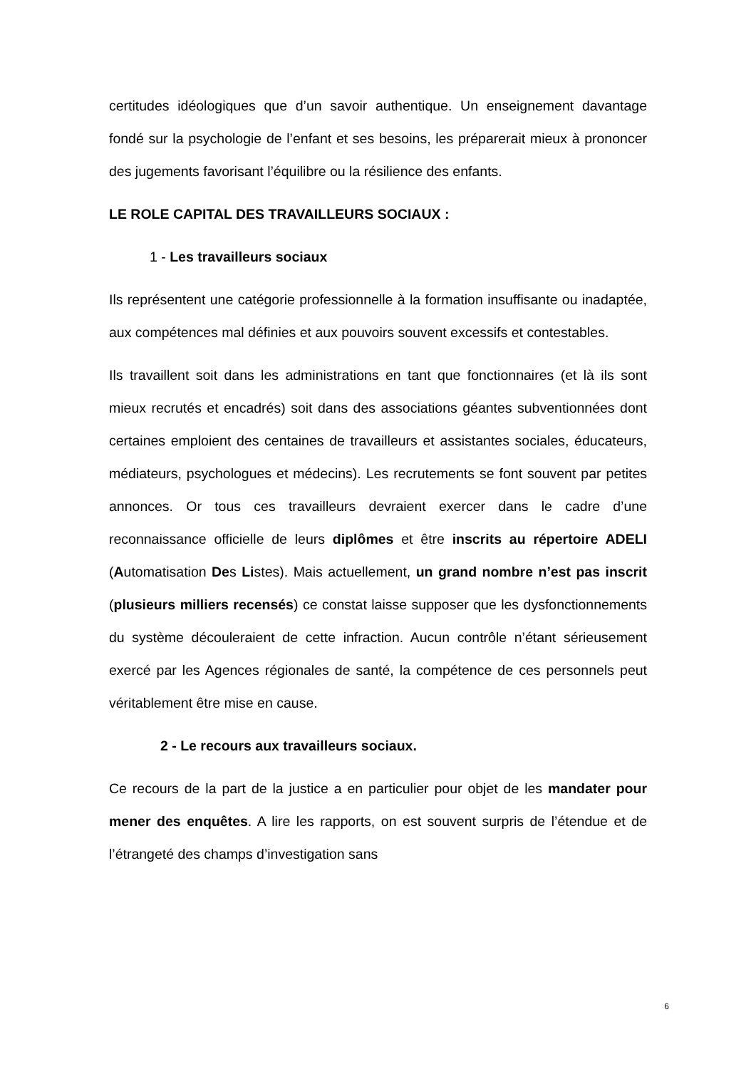certitudes idéologiques que d’un savoir authentique. Un enseignement davantage fondé sur la psychologie de l’enfant et ses besoins, les préparerait mieux à prononcer des jugements favorisant l’équilibre ou la résilience des enfants.
LE ROLE CAPITAL DES TRAVAILLEURS SOCIAUX :
1 - Les travailleurs sociaux
Ils représentent une catégorie professionnelle à la formation insuffisante ou inadaptée, aux compétences mal définies et aux pouvoirs souvent excessifs et contestables.
Ils travaillent soit dans les administrations en tant que fonctionnaires (et là ils sont mieux recrutés et encadrés) soit dans des associations géantes subventionnées dont certaines emploient des centaines de travailleurs et assistantes sociales, éducateurs, médiateurs, psychologues et médecins). Les recrutements se font souvent par petites annonces. Or tous ces travailleurs devraient exercer dans le cadre d’une reconnaissance officielle de leurs diplômes et être inscrits au répertoire ADELI (Automatisation Des Listes). Mais actuellement, un grand nombre n’est pas inscrit (plusieurs milliers recensés) ce constat laisse supposer que les dysfonctionnements du système découleraient de cette infraction. Aucun contrôle n’étant sérieusement exercé par les Agences régionales de santé, la compétence de ces personnels peut véritablement être mise en cause.
2 - Le recours aux travailleurs sociaux.
Ce recours de la part de la justice a en particulier pour objet de les mandater pour mener des enquêtes. A lire les rapports, on est souvent surpris de l’étendue et de l’étrangeté des champs d’investigation sans
6